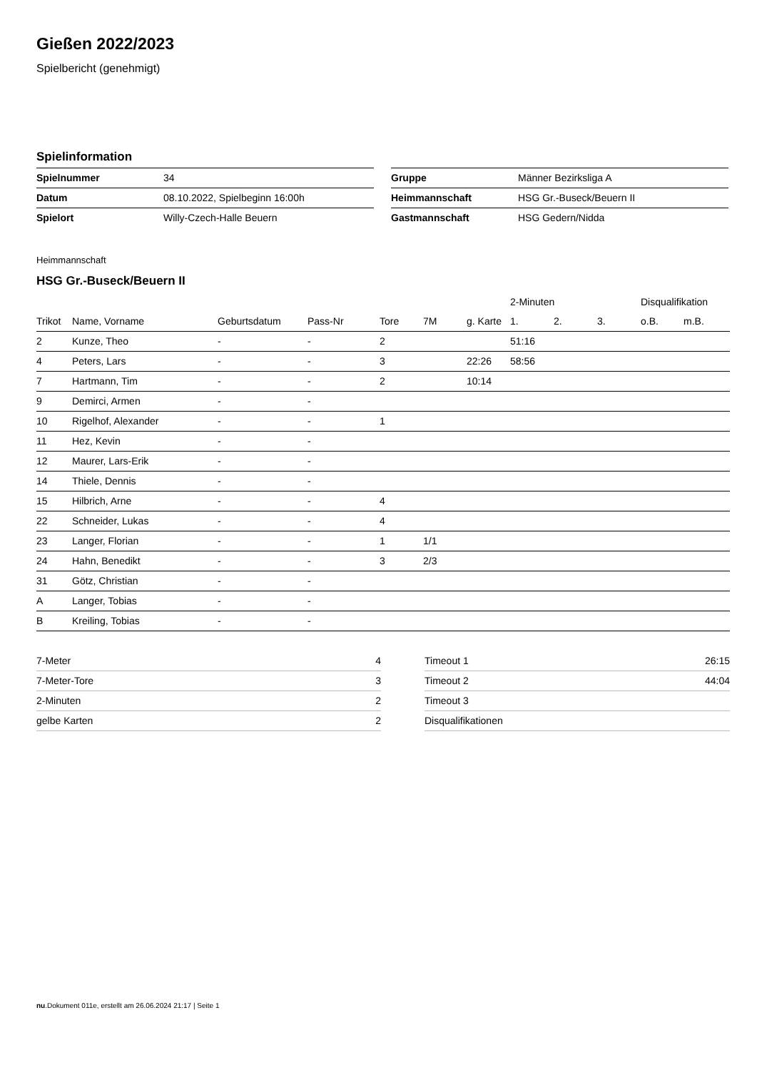Gießen 2022/2023
Spielbericht (genehmigt)
Spielinformation
| Spielnummer | 34 |
| Datum | 08.10.2022, Spielbeginn 16:00h |
| Spielort | Willy-Czech-Halle Beuern |
| Gruppe | Männer Bezirksliga A |
| Heimmannschaft | HSG Gr.-Buseck/Beuern II |
| Gastmannschaft | HSG Gedern/Nidda |
Heimmannschaft
HSG Gr.-Buseck/Beuern II
| | | | | | | | 2-Minuten | | | Disqualifikation | |
| --- | --- | --- | --- | --- | --- | --- | --- | --- | --- | --- | --- |
| Trikot | Name, Vorname | Geburtsdatum | Pass-Nr | Tore | 7M | g. Karte | 1. | 2. | 3. | o.B. | m.B. |
| 2 | Kunze, Theo | - | - | 2 | | | 51:16 | | | | |
| 4 | Peters, Lars | - | - | 3 | | 22:26 | 58:56 | | | | |
| 7 | Hartmann, Tim | - | - | 2 | | 10:14 | | | | | |
| 9 | Demirci, Armen | - | - | | | | | | | | |
| 10 | Rigelhof, Alexander | - | - | 1 | | | | | | | |
| 11 | Hez, Kevin | - | - | | | | | | | | |
| 12 | Maurer, Lars-Erik | - | - | | | | | | | | |
| 14 | Thiele, Dennis | - | - | | | | | | | | |
| 15 | Hilbrich, Arne | - | - | 4 | | | | | | | |
| 22 | Schneider, Lukas | - | - | 4 | | | | | | | |
| 23 | Langer, Florian | - | - | 1 | 1/1 | | | | | | |
| 24 | Hahn, Benedikt | - | - | 3 | 2/3 | | | | | | |
| 31 | Götz, Christian | - | - | | | | | | | | |
| A | Langer, Tobias | - | - | | | | | | | | |
| B | Kreiling, Tobias | - | - | | | | | | | | |
| 7-Meter | 4 |
| 7-Meter-Tore | 3 |
| 2-Minuten | 2 |
| gelbe Karten | 2 |
| Timeout 1 | 26:15 |
| Timeout 2 | 44:04 |
| Timeout 3 | |
| Disqualifikationen | |
nu.Dokument 011e, erstellt am 26.06.2024 21:17 | Seite 1